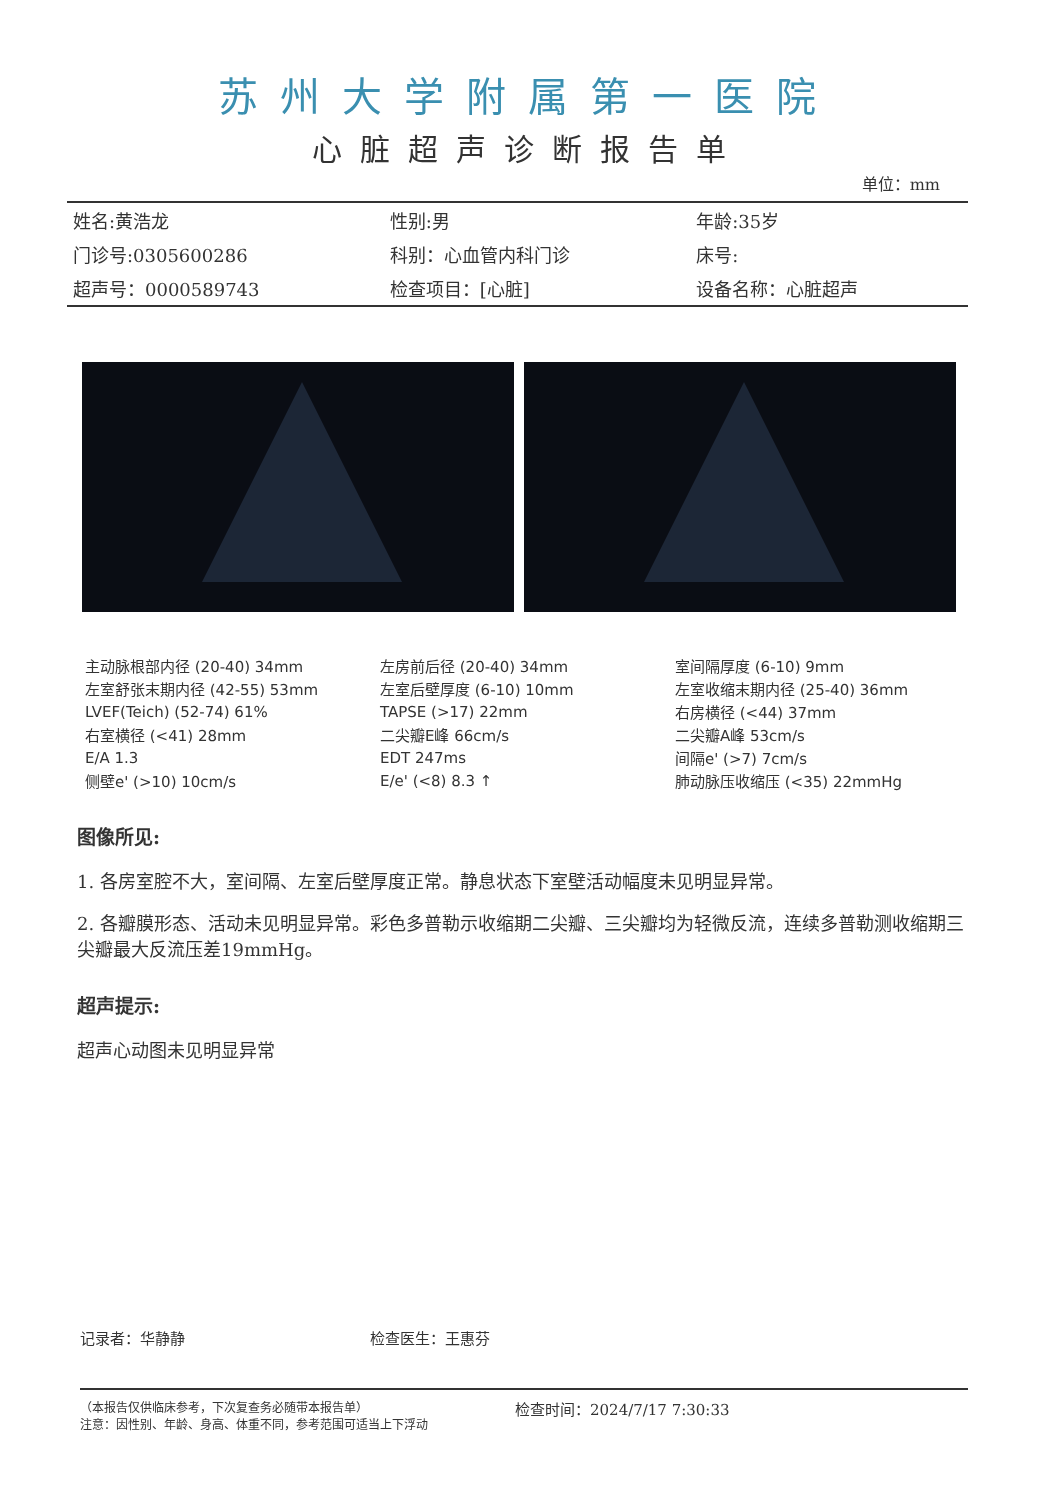苏州大学附属第一医院
心脏超声诊断报告单
单位：mm
| 姓名:黄浩龙 | 性别:男 | 年龄:35岁 |
| 门诊号:0305600286 | 科别：心血管内科门诊 | 床号: |
| 超声号：0000589743 | 检查项目：[心脏] | 设备名称：心脏超声 |
| 主动脉根部内径 (20-40) 34mm | 左房前后径 (20-40) 34mm | 室间隔厚度 (6-10) 9mm |
| 左室舒张末期内径 (42-55) 53mm | 左室后壁厚度 (6-10) 10mm | 左室收缩末期内径 (25-40) 36mm |
| LVEF(Teich) (52-74) 61% | TAPSE (>17) 22mm | 右房横径 (<44) 37mm |
| 右室横径 (<41) 28mm | 二尖瓣E峰 66cm/s | 二尖瓣A峰 53cm/s |
| E/A 1.3 | EDT 247ms | 间隔e' (>7) 7cm/s |
| 侧壁e' (>10) 10cm/s | E/e' (<8) 8.3 ↑ | 肺动脉压收缩压 (<35) 22mmHg |
图像所见:
1. 各房室腔不大，室间隔、左室后壁厚度正常。静息状态下室壁活动幅度未见明显异常。
2. 各瓣膜形态、活动未见明显异常。彩色多普勒示收缩期二尖瓣、三尖瓣均为轻微反流，连续多普勒测收缩期三尖瓣最大反流压差19mmHg。
超声提示:
超声心动图未见明显异常
记录者：华静静 检查医生：王惠芬
（本报告仅供临床参考，下次复查务必随带本报告单）
注意：因性别、年龄、身高、体重不同，参考范围可适当上下浮动
检查时间：2024/7/17 7:30:33